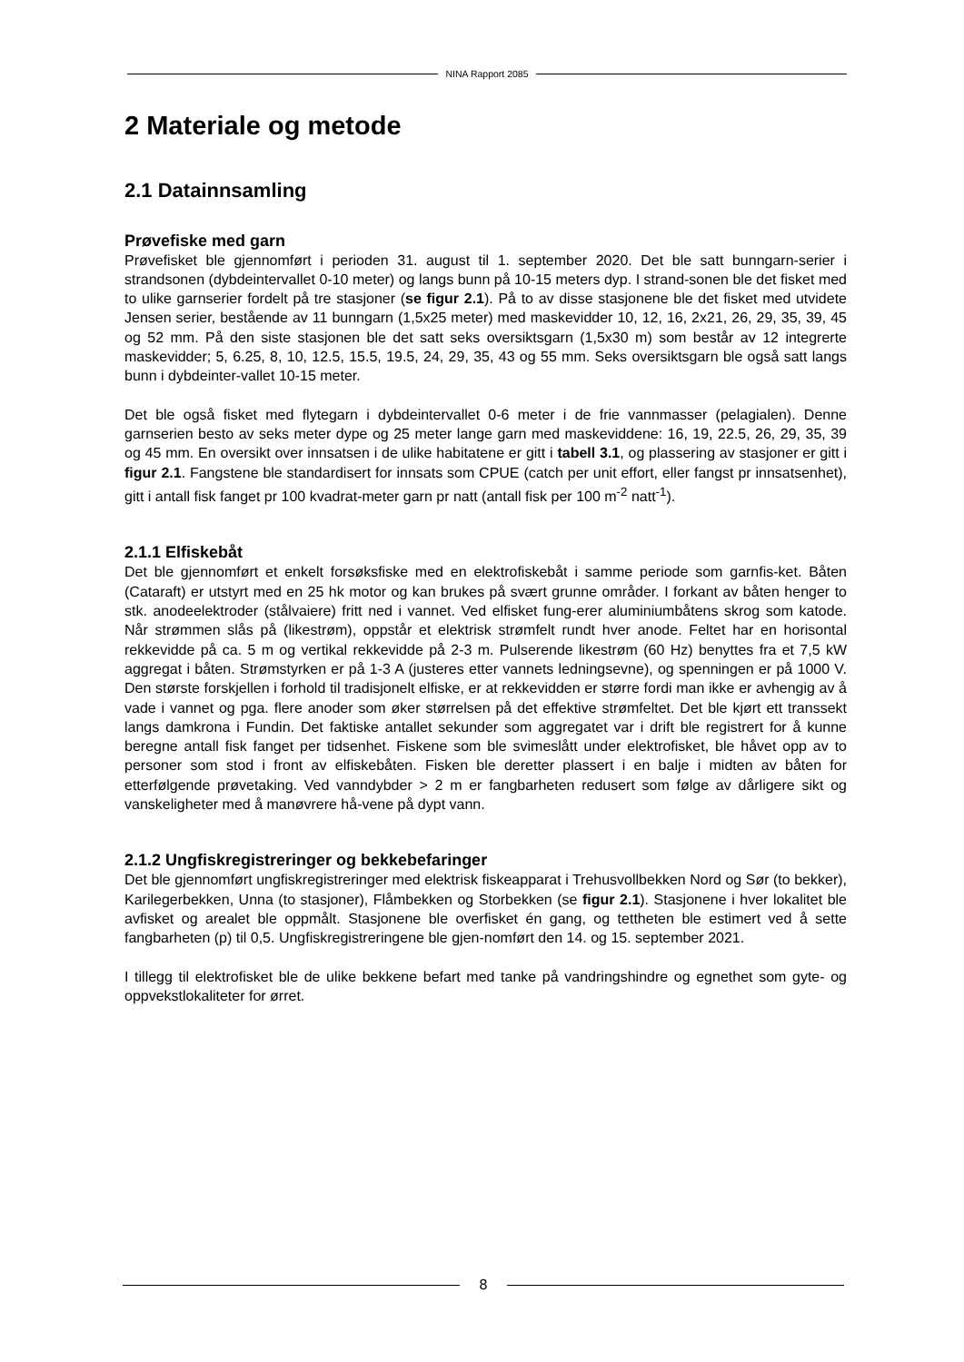NINA Rapport 2085
2 Materiale og metode
2.1 Datainnsamling
Prøvefiske med garn
Prøvefisket ble gjennomført i perioden 31. august til 1. september 2020. Det ble satt bunngarn-serier i strandsonen (dybdeintervallet 0-10 meter) og langs bunn på 10-15 meters dyp. I strand-sonen ble det fisket med to ulike garnserier fordelt på tre stasjoner (se figur 2.1). På to av disse stasjonene ble det fisket med utvidete Jensen serier, bestående av 11 bunngarn (1,5x25 meter) med maskevidder 10, 12, 16, 2x21, 26, 29, 35, 39, 45 og 52 mm. På den siste stasjonen ble det satt seks oversiktsgarn (1,5x30 m) som består av 12 integrerte maskevidder; 5, 6.25, 8, 10, 12.5, 15.5, 19.5, 24, 29, 35, 43 og 55 mm. Seks oversiktsgarn ble også satt langs bunn i dybdeinter-vallet 10-15 meter.
Det ble også fisket med flytegarn i dybdeintervallet 0-6 meter i de frie vannmasser (pelagialen). Denne garnserien besto av seks meter dype og 25 meter lange garn med maskeviddene: 16, 19, 22.5, 26, 29, 35, 39 og 45 mm. En oversikt over innsatsen i de ulike habitatene er gitt i tabell 3.1, og plassering av stasjoner er gitt i figur 2.1. Fangstene ble standardisert for innsats som CPUE (catch per unit effort, eller fangst pr innsatsenhet), gitt i antall fisk fanget pr 100 kvadrat-meter garn pr natt (antall fisk per 100 m<sup>-2</sup> natt<sup>-1</sup>).
2.1.1 Elfiskebåt
Det ble gjennomført et enkelt forsøksfiske med en elektrofiskebåt i samme periode som garnfis-ket. Båten (Cataraft) er utstyrt med en 25 hk motor og kan brukes på svært grunne områder. I forkant av båten henger to stk. anodeelektroder (stålvaiere) fritt ned i vannet. Ved elfisket fung-erer aluminiumbåtens skrog som katode. Når strømmen slås på (likestrøm), oppstår et elektrisk strømfelt rundt hver anode. Feltet har en horisontal rekkevidde på ca. 5 m og vertikal rekkevidde på 2-3 m. Pulserende likestrøm (60 Hz) benyttes fra et 7,5 kW aggregat i båten. Strømstyrken er på 1-3 A (justeres etter vannets ledningsevne), og spenningen er på 1000 V. Den største forskjellen i forhold til tradisjonelt elfiske, er at rekkevidden er større fordi man ikke er avhengig av å vade i vannet og pga. flere anoder som øker størrelsen på det effektive strømfeltet. Det ble kjørt ett transsekt langs damkrona i Fundin. Det faktiske antallet sekunder som aggregatet var i drift ble registrert for å kunne beregne antall fisk fanget per tidsenhet. Fiskene som ble svimeslått under elektrofisket, ble håvet opp av to personer som stod i front av elfiskebåten. Fisken ble deretter plassert i en balje i midten av båten for etterfølgende prøvetaking. Ved vanndybder > 2 m er fangbarheten redusert som følge av dårligere sikt og vanskeligheter med å manøvrere hå-vene på dypt vann.
2.1.2 Ungfiskregistreringer og bekkebefaringer
Det ble gjennomført ungfiskregistreringer med elektrisk fiskeapparat i Trehusvollbekken Nord og Sør (to bekker), Karilegerbekken, Unna (to stasjoner), Flåmbekken og Storbekken (se figur 2.1). Stasjonene i hver lokalitet ble avfisket og arealet ble oppmålt. Stasjonene ble overfisket én gang, og tettheten ble estimert ved å sette fangbarheten (p) til 0,5. Ungfiskregistreringene ble gjen-nomført den 14. og 15. september 2021.
I tillegg til elektrofisket ble de ulike bekkene befart med tanke på vandringshindre og egnethet som gyte- og oppvekstlokaliteter for ørret.
8